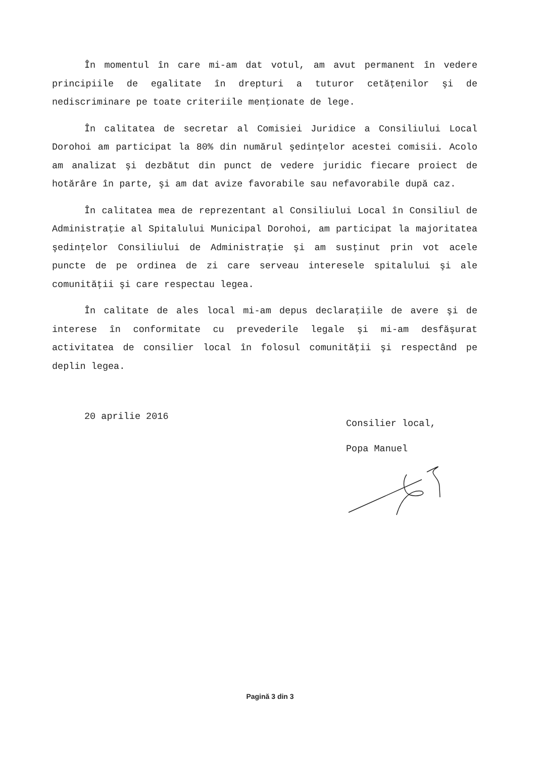În momentul în care mi-am dat votul, am avut permanent în vedere principiile de egalitate în drepturi a tuturor cetăţenilor şi de nediscriminare pe toate criteriile menţionate de lege.
În calitatea de secretar al Comisiei Juridice a Consiliului Local Dorohoi am participat la 80% din numărul şedinţelor acestei comisii. Acolo am analizat şi dezbătut din punct de vedere juridic fiecare proiect de hotărâre în parte, şi am dat avize favorabile sau nefavorabile după caz.
În calitatea mea de reprezentant al Consiliului Local în Consiliul de Administraţie al Spitalului Municipal Dorohoi, am participat la majoritatea şedinţelor Consiliului de Administraţie şi am susţinut prin vot acele puncte de pe ordinea de zi care serveau interesele spitalului şi ale comunităţii şi care respectau legea.
În calitate de ales local mi-am depus declaraţiile de avere şi de interese în conformitate cu prevederile legale şi mi-am desfăşurat activitatea de consilier local în folosul comunităţii şi respectând pe deplin legea.
20 aprilie 2016
Consilier local,
Popa Manuel
Pagină 3 din 3